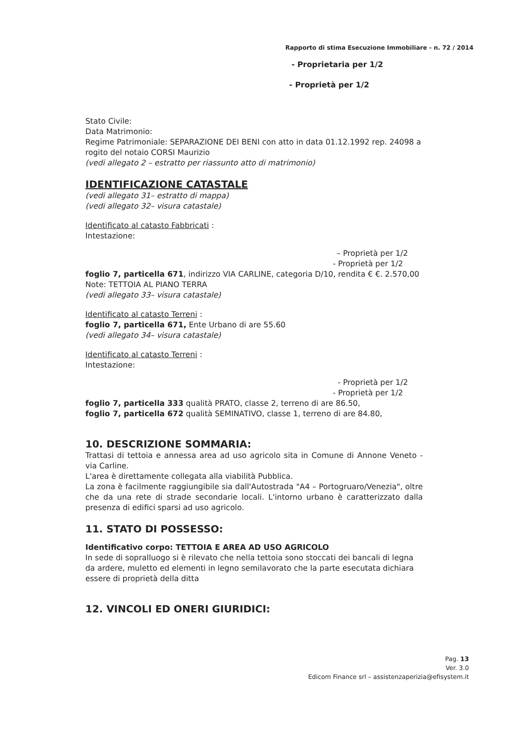Rapporto di stima Esecuzione Immobiliare - n. 72 / 2014
- Proprietaria per 1/2
- Proprietà per 1/2
Stato Civile:
Data Matrimonio:
Regime Patrimoniale: SEPARAZIONE DEI BENI con atto in data 01.12.1992 rep. 24098 a rogito del notaio CORSI Maurizio
(vedi allegato 2 – estratto per riassunto atto di matrimonio)
IDENTIFICAZIONE CATASTALE
(vedi allegato 31– estratto di mappa)
(vedi allegato 32– visura catastale)
Identificato al catasto Fabbricati :
Intestazione:
– Proprietà per 1/2
- Proprietà per 1/2
foglio 7, particella 671, indirizzo VIA CARLINE, categoria D/10, rendita € €. 2.570,00
Note: TETTOIA AL PIANO TERRA
(vedi allegato 33– visura catastale)
Identificato al catasto Terreni :
foglio 7, particella 671, Ente Urbano di are 55.60
(vedi allegato 34– visura catastale)
Identificato al catasto Terreni :
Intestazione:
- Proprietà per 1/2
- Proprietà per 1/2
foglio 7, particella 333 qualità PRATO, classe 2, terreno di are 86.50,
foglio 7, particella 672 qualità SEMINATIVO, classe 1, terreno di are 84.80,
10. DESCRIZIONE SOMMARIA:
Trattasi di tettoia e annessa area ad uso agricolo sita in Comune di Annone Veneto - via Carline.
L'area è direttamente collegata alla viabilità Pubblica.
La zona è facilmente raggiungibile sia dall'Autostrada "A4 – Portogruaro/Venezia", oltre che da una rete di strade secondarie locali. L'intorno urbano è caratterizzato dalla presenza di edifici sparsi ad uso agricolo.
11. STATO DI POSSESSO:
Identificativo corpo: TETTOIA E AREA AD USO AGRICOLO
In sede di sopralluogo si è rilevato che nella tettoia sono stoccati dei bancali di legna da ardere, muletto ed elementi in legno semilavorato che la parte esecutata dichiara essere di proprietà della ditta
12. VINCOLI ED ONERI GIURIDICI:
Pag. 13
Ver. 3.0
Edicom Finance srl – assistenzaperizia@efisystem.it